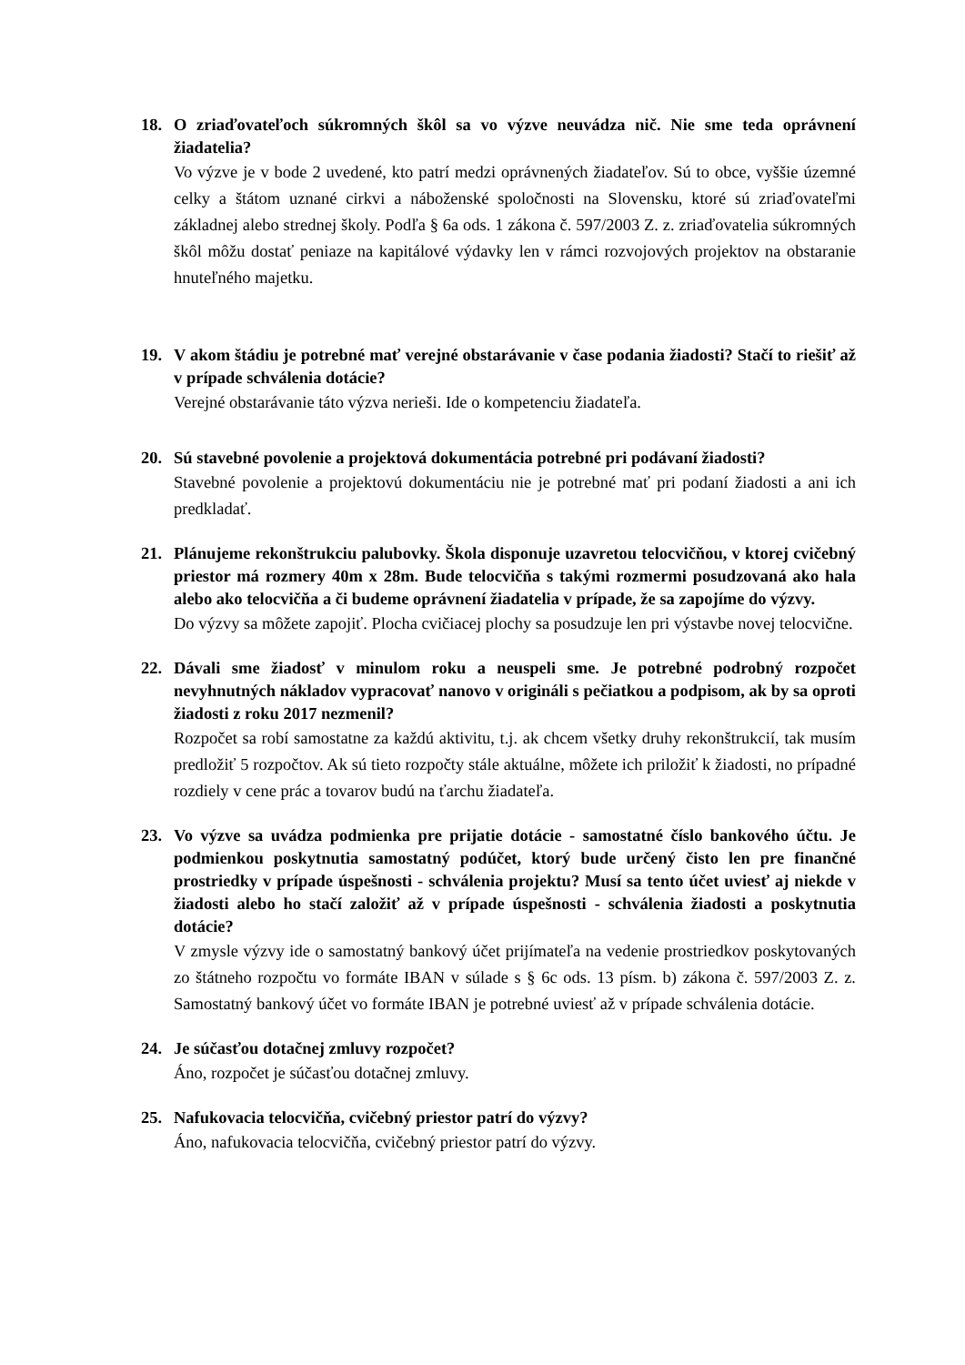18. O zriaďovateľoch súkromných škôl sa vo výzve neuvádza nič. Nie sme teda oprávnení žiadatelia?
Vo výzve je v bode 2 uvedené, kto patrí medzi oprávnených žiadateľov. Sú to obce, vyššie územné celky a štátom uznané cirkvi a náboženské spoločnosti na Slovensku, ktoré sú zriaďovateľmi základnej alebo strednej školy. Podľa § 6a ods. 1 zákona č. 597/2003 Z. z. zriaďovatelia súkromných škôl môžu dostať peniaze na kapitálové výdavky len v rámci rozvojových projektov na obstaranie hnuteľného majetku.
19. V akom štádiu je potrebné mať verejné obstarávanie v čase podania žiadosti? Stačí to riešiť až v prípade schválenia dotácie?
Verejné obstarávanie táto výzva nerieši. Ide o kompetenciu žiadateľa.
20. Sú stavebné povolenie a projektová dokumentácia potrebné pri podávaní žiadosti?
Stavebné povolenie a projektovú dokumentáciu nie je potrebné mať pri podaní žiadosti a ani ich predkladať.
21. Plánujeme rekonštrukciu palubovky. Škola disponuje uzavretou telocvičňou, v ktorej cvičebný priestor má rozmery 40m x 28m. Bude telocvičňa s takými rozmermi posudzovaná ako hala alebo ako telocvičňa a či budeme oprávnení žiadatelia v prípade, že sa zapojíme do výzvy.
Do výzvy sa môžete zapojiť. Plocha cvičiacej plochy sa posudzuje len pri výstavbe novej telocvične.
22. Dávali sme žiadosť v minulom roku a neuspeli sme. Je potrebné podrobný rozpočet nevyhnutných nákladov vypracovať nanovo v origináli s pečiatkou a podpisom, ak by sa oproti žiadosti z roku 2017 nezmenil?
Rozpočet sa robí samostatne za každú aktivitu, t.j. ak chcem všetky druhy rekonštrukcií, tak musím predložiť 5 rozpočtov. Ak sú tieto rozpočty stále aktuálne, môžete ich priložiť k žiadosti, no prípadné rozdiely v cene prác a tovarov budú na ťarchu žiadateľa.
23. Vo výzve sa uvádza podmienka pre prijatie dotácie - samostatné číslo bankového účtu. Je podmienkou poskytnutia samostatný podúčet, ktorý bude určený čisto len pre finančné prostriedky v prípade úspešnosti - schválenia projektu? Musí sa tento účet uviesť aj niekde v žiadosti alebo ho stačí založiť až v prípade úspešnosti - schválenia žiadosti a poskytnutia dotácie?
V zmysle výzvy ide o samostatný bankový účet prijímateľa na vedenie prostriedkov poskytovaných zo štátneho rozpočtu vo formáte IBAN v súlade s § 6c ods. 13 písm. b) zákona č. 597/2003 Z. z. Samostatný bankový účet vo formáte IBAN je potrebné uviesť až v prípade schválenia dotácie.
24. Je súčasťou dotačnej zmluvy rozpočet?
Áno, rozpočet je súčasťou dotačnej zmluvy.
25. Nafukovacia telocvičňa, cvičebný priestor patrí do výzvy?
Áno, nafukovacia telocvičňa, cvičebný priestor patrí do výzvy.